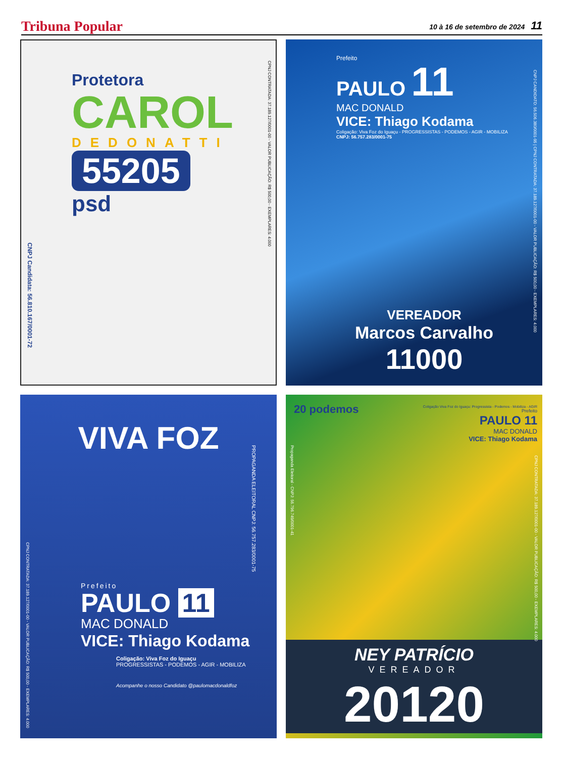Tribuna Popular 10 à 16 de setembro de 2024 11
Protetora
CAROL
DEDONATTI
55205
psd
CPNJ CONTRATADA: 37.189.127/0001-00 - VALOR PUBLICAÇÃO: R$ 500,00 - EXEMPLARES: 4.000
CNPJ Candidata: 56.810.167/0001-72
Prefeito
PAULO 11
MAC DONALD
VICE: Thiago Kodama
Coligação: Viva Foz do Iguaçu - PROGRESSISTAS - PODEMOS - AGIR - MOBILIZA
CNPJ: 56.757.283/0001-75
VEREADOR
Marcos Carvalho
11000
CNPJ CANDIDATO: 56.506.380/0001-95 | CPNJ CONTRATADA: 37.189.127/0001-00 - VALOR PUBLICAÇÃO: R$ 500,00 - EXEMPLARES: 4.000
VIVA FOZ
Prefeito
PAULO 11
MAC DONALD
VICE: Thiago Kodama
Coligação: Viva Foz do Iguaçu
PROGRESSISTAS - PODEMOS - AGIR - MOBILIZA
Acompanhe o nosso Candidato @paulomacdonaldfoz
PROPAGANDA ELEITORAL CNPJ: 56.757.283/0001-75
CPNJ CONTRATADA: 37.189.127/0001-00 - VALOR PUBLICAÇÃO: R$ 500,00 - EXEMPLARES: 4.000
20 podemos
Coligação Viva Foz do Iguaçu: Progressista - Podemos - Mobiliza - AGIR
Prefeito
PAULO 11
MAC DONALD
VICE: Thiago Kodama
NEY PATRÍCIO
VEREADOR
20120
Propaganda Eleitoral - CNPJ: 56.796.749/0001-41
CPNJ CONTRATADA: 37.189.127/0001-00 - VALOR PUBLICAÇÃO: R$ 500,00 - EXEMPLARES: 4.000